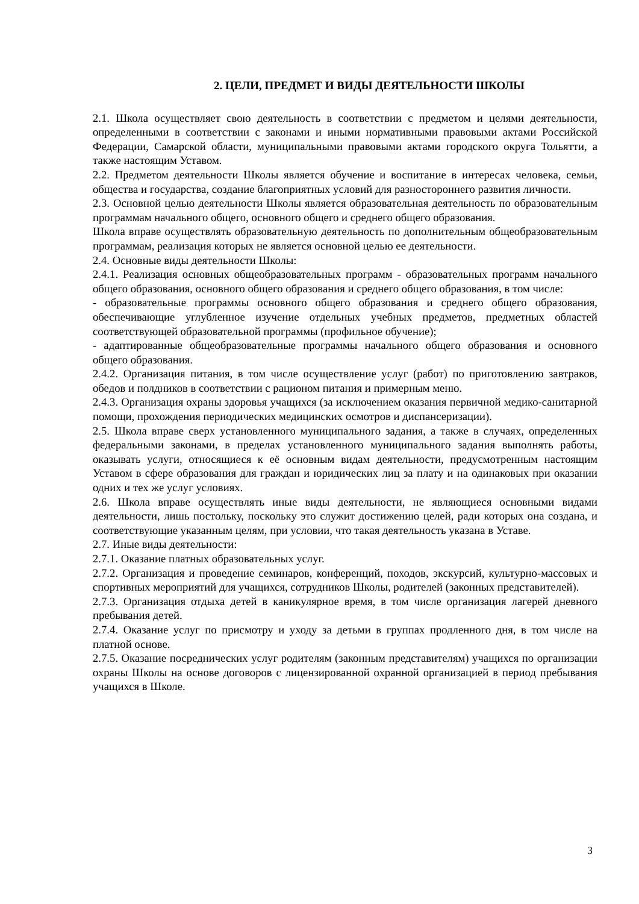2. ЦЕЛИ, ПРЕДМЕТ И ВИДЫ ДЕЯТЕЛЬНОСТИ ШКОЛЫ
2.1. Школа осуществляет свою деятельность в соответствии с предметом и целями деятельности, определенными в соответствии с законами и иными нормативными правовыми актами Российской Федерации, Самарской области, муниципальными правовыми актами городского округа Тольятти, а также настоящим Уставом.
2.2. Предметом деятельности Школы является обучение и воспитание в интересах человека, семьи, общества и государства, создание благоприятных условий для разностороннего развития личности.
2.3. Основной целью деятельности Школы является образовательная деятельность по образовательным программам начального общего, основного общего и среднего общего образования.
Школа вправе осуществлять образовательную деятельность по дополнительным общеобразовательным программам, реализация которых не является основной целью ее деятельности.
2.4. Основные виды деятельности Школы:
2.4.1. Реализация основных общеобразовательных программ - образовательных программ начального общего образования, основного общего образования и среднего общего образования, в том числе:
- образовательные программы основного общего образования и среднего общего образования, обеспечивающие углубленное изучение отдельных учебных предметов, предметных областей соответствующей образовательной программы (профильное обучение);
- адаптированные общеобразовательные программы начального общего образования и основного общего образования.
2.4.2. Организация питания, в том числе осуществление услуг (работ) по приготовлению завтраков, обедов и полдников в соответствии с рационом питания и примерным меню.
2.4.3. Организация охраны здоровья учащихся (за исключением оказания первичной медико-санитарной помощи, прохождения периодических медицинских осмотров и диспансеризации).
2.5. Школа вправе сверх установленного муниципального задания, а также в случаях, определенных федеральными законами, в пределах установленного муниципального задания выполнять работы, оказывать услуги, относящиеся к её основным видам деятельности, предусмотренным настоящим Уставом в сфере образования для граждан и юридических лиц за плату и на одинаковых при оказании одних и тех же услуг условиях.
2.6. Школа вправе осуществлять иные виды деятельности, не являющиеся основными видами деятельности, лишь постольку, поскольку это служит достижению целей, ради которых она создана, и соответствующие указанным целям, при условии, что такая деятельность указана в Уставе.
2.7. Иные виды деятельности:
2.7.1. Оказание платных образовательных услуг.
2.7.2. Организация и проведение семинаров, конференций, походов, экскурсий, культурно-массовых и спортивных мероприятий для учащихся, сотрудников Школы, родителей (законных представителей).
2.7.3. Организация отдыха детей в каникулярное время, в том числе организация лагерей дневного пребывания детей.
2.7.4. Оказание услуг по присмотру и уходу за детьми в группах продленного дня, в том числе на платной основе.
2.7.5. Оказание посреднических услуг родителям (законным представителям) учащихся по организации охраны Школы на основе договоров с лицензированной охранной организацией в период пребывания учащихся в Школе.
3